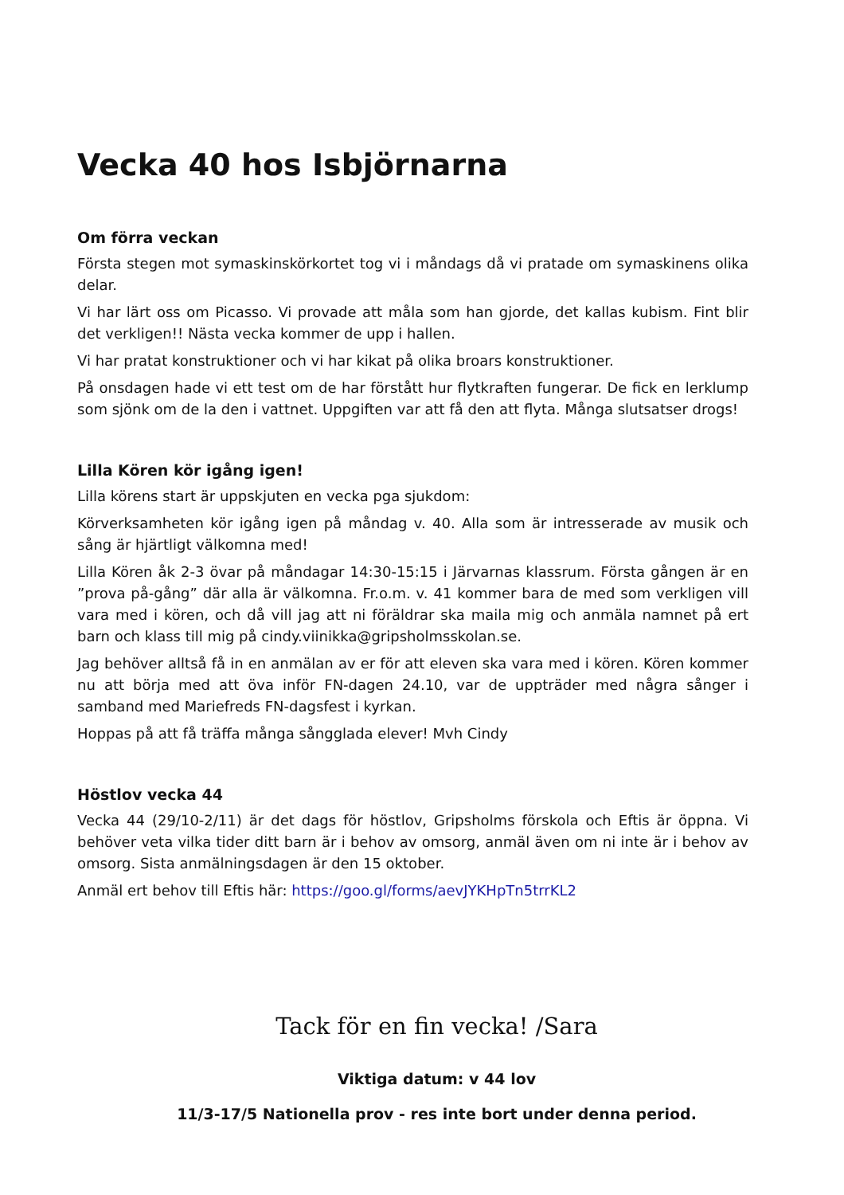Vecka 40 hos Isbjörnarna
Om förra veckan
Första stegen mot symaskinskörkortet tog vi i måndags då vi pratade om symaskinens olika delar.
Vi har lärt oss om Picasso. Vi provade att måla som han gjorde, det kallas kubism. Fint blir det verkligen!! Nästa vecka kommer de upp i hallen.
Vi har pratat konstruktioner och vi har kikat på olika broars konstruktioner.
På onsdagen hade vi ett test om de har förstått hur flytkraften fungerar. De fick en lerklump som sjönk om de la den i vattnet. Uppgiften var att få den att flyta. Många slutsatser drogs!
Lilla Kören kör igång igen!
Lilla körens start är uppskjuten en vecka pga sjukdom:
Körverksamheten kör igång igen på måndag v. 40. Alla som är intresserade av musik och sång är hjärtligt välkomna med!
Lilla Kören åk 2-3 övar på måndagar 14:30-15:15 i Järvarnas klassrum. Första gången är en ”prova på-gång” där alla är välkomna. Fr.o.m. v. 41 kommer bara de med som verkligen vill vara med i kören, och då vill jag att ni föräldrar ska maila mig och anmäla namnet på ert barn och klass till mig på cindy.viinikka@gripsholmsskolan.se.
Jag behöver alltså få in en anmälan av er för att eleven ska vara med i kören. Kören kommer nu att börja med att öva inför FN-dagen 24.10, var de uppträder med några sånger i samband med Mariefreds FN-dagsfest i kyrkan.
Hoppas på att få träffa många sångglada elever! Mvh Cindy
Höstlov vecka 44
Vecka 44 (29/10-2/11) är det dags för höstlov, Gripsholms förskola och Eftis är öppna. Vi behöver veta vilka tider ditt barn är i behov av omsorg, anmäl även om ni inte är i behov av omsorg. Sista anmälningsdagen är den 15 oktober.
Anmäl ert behov till Eftis här: https://goo.gl/forms/aevJYKHpTn5trrKL2
Tack för en fin vecka! /Sara
Viktiga datum: v 44 lov
11/3-17/5 Nationella prov - res inte bort under denna period.